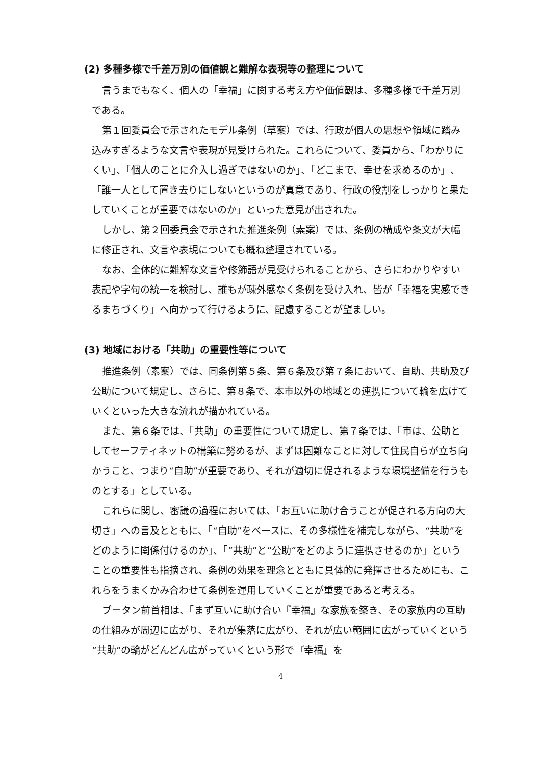(2) 多種多様で千差万別の価値観と難解な表現等の整理について
言うまでもなく、個人の「幸福」に関する考え方や価値観は、多種多様で千差万別である。
第１回委員会で示されたモデル条例（草案）では、行政が個人の思想や領域に踏み込みすぎるような文言や表現が見受けられた。これらについて、委員から、「わかりにくい」、「個人のことに介入し過ぎではないのか」、「どこまで、幸せを求めるのか」、「誰一人として置き去りにしないというのが真意であり、行政の役割をしっかりと果たしていくことが重要ではないのか」といった意見が出された。
しかし、第２回委員会で示された推進条例（素案）では、条例の構成や条文が大幅に修正され、文言や表現についても概ね整理されている。
なお、全体的に難解な文言や修飾語が見受けられることから、さらにわかりやすい表記や字句の統一を検討し、誰もが疎外感なく条例を受け入れ、皆が「幸福を実感できるまちづくり」へ向かって行けるように、配慮することが望ましい。
(3) 地域における「共助」の重要性等について
推進条例（素案）では、同条例第５条、第６条及び第７条において、自助、共助及び公助について規定し、さらに、第８条で、本市以外の地域との連携について輪を広げていくといった大きな流れが描かれている。
また、第６条では、「共助」の重要性について規定し、第７条では、「市は、公助としてセーフティネットの構築に努めるが、まずは困難なことに対して住民自らが立ち向かうこと、つまり“自助”が重要であり、それが適切に促されるような環境整備を行うものとする」としている。
これらに関し、審議の過程においては、「お互いに助け合うことが促される方向の大切さ」への言及とともに、「“自助”をベースに、その多様性を補完しながら、“共助”をどのように関係付けるのか」、「“共助”と“公助”をどのように連携させるのか」ということの重要性も指摘され、条例の効果を理念とともに具体的に発揮させるためにも、これらをうまくかみ合わせて条例を運用していくことが重要であると考える。
ブータン前首相は、「まず互いに助け合い『幸福』な家族を築き、その家族内の互助の仕組みが周辺に広がり、それが集落に広がり、それが広い範囲に広がっていくという“共助”の輪がどんどん広がっていくという形で『幸福』を
4